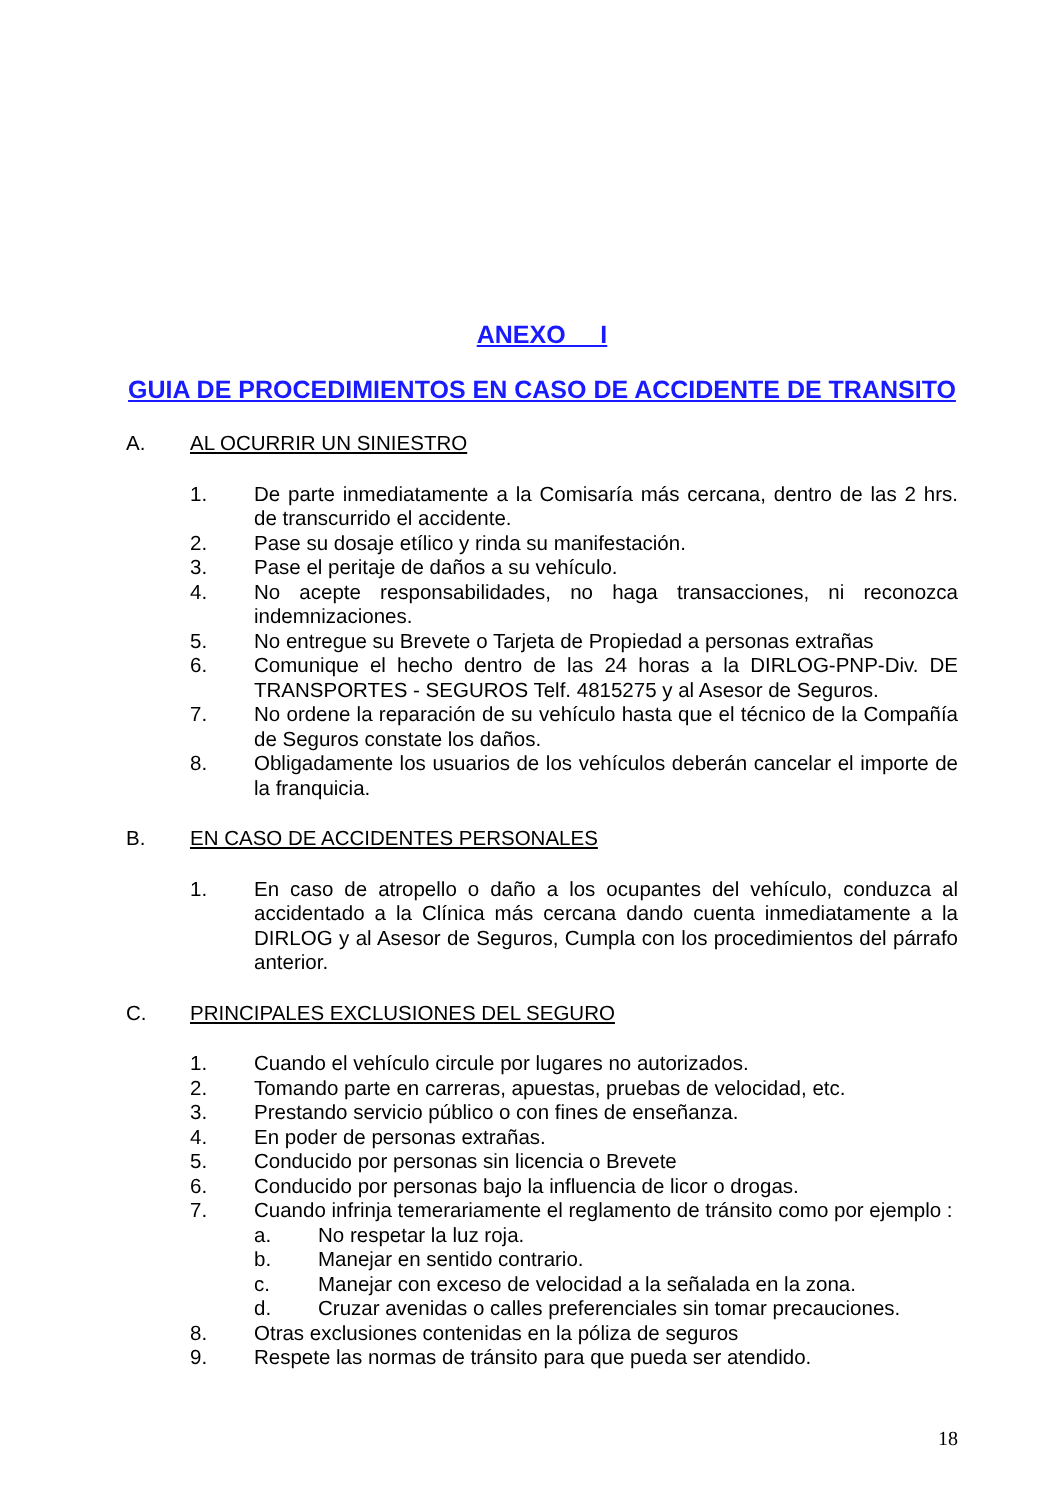ANEXO I
GUIA DE PROCEDIMIENTOS EN CASO DE ACCIDENTE DE TRANSITO
A. AL OCURRIR UN SINIESTRO
1. De parte inmediatamente a la Comisaría más cercana, dentro de las 2 hrs. de transcurrido el accidente.
2. Pase su dosaje etílico y rinda su manifestación.
3. Pase el peritaje de daños a su vehículo.
4. No acepte responsabilidades, no haga transacciones, ni reconozca indemnizaciones.
5. No entregue su Brevete o Tarjeta de Propiedad a personas extrañas
6. Comunique el hecho dentro de las 24 horas a la DIRLOG-PNP-Div. DE TRANSPORTES - SEGUROS Telf. 4815275 y al Asesor de Seguros.
7. No ordene la reparación de su vehículo hasta que el técnico de la Compañía de Seguros constate los daños.
8. Obligadamente los usuarios de los vehículos deberán cancelar el importe de la franquicia.
B. EN CASO DE ACCIDENTES PERSONALES
1. En caso de atropello o daño a los ocupantes del vehículo, conduzca al accidentado a la Clínica más cercana dando cuenta inmediatamente a la DIRLOG y al Asesor de Seguros, Cumpla con los procedimientos del párrafo anterior.
C. PRINCIPALES EXCLUSIONES DEL SEGURO
1. Cuando el vehículo circule por lugares no autorizados.
2. Tomando parte en carreras, apuestas, pruebas de velocidad, etc.
3. Prestando servicio público o con fines de enseñanza.
4. En poder de personas extrañas.
5. Conducido por personas sin licencia o Brevete
6. Conducido por personas bajo la influencia de licor o drogas.
7. Cuando infrinja temerariamente el reglamento de tránsito como por ejemplo :
a. No respetar la luz roja.
b. Manejar en sentido contrario.
c. Manejar con exceso de velocidad a la señalada en la zona.
d. Cruzar avenidas o calles preferenciales sin tomar precauciones.
8. Otras exclusiones contenidas en la póliza de seguros
9. Respete las normas de tránsito para que pueda ser atendido.
18